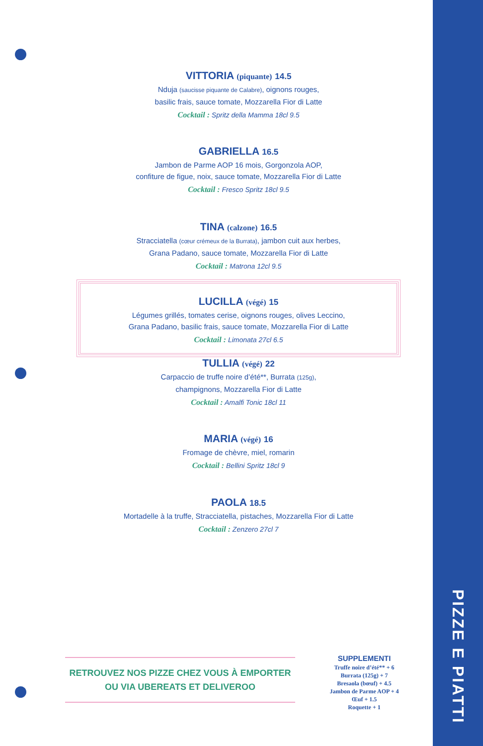VITTORIA (piquante) 14.5
Nduja (saucisse piquante de Calabre), oignons rouges,
basilic frais, sauce tomate, Mozzarella Fior di Latte
Cocktail : Spritz della Mamma 18cl 9.5
GABRIELLA 16.5
Jambon de Parme AOP 16 mois, Gorgonzola AOP,
confiture de figue, noix, sauce tomate, Mozzarella Fior di Latte
Cocktail : Fresco Spritz 18cl 9.5
TINA (calzone) 16.5
Stracciatella (cœur crémeux de la Burrata), jambon cuit aux herbes,
Grana Padano, sauce tomate, Mozzarella Fior di Latte
Cocktail : Matrona 12cl 9.5
LUCILLA (végé) 15
Légumes grillés, tomates cerise, oignons rouges, olives Leccino,
Grana Padano, basilic frais, sauce tomate, Mozzarella Fior di Latte
Cocktail : Limonata 27cl 6.5
TULLIA (végé) 22
Carpaccio de truffe noire d’été**, Burrata (125g),
champignons, Mozzarella Fior di Latte
Cocktail : Amalfi Tonic 18cl 11
MARIA (végé) 16
Fromage de chèvre, miel, romarin
Cocktail : Bellini Spritz 18cl 9
PAOLA 18.5
Mortadelle à la truffe, Stracciatella, pistaches, Mozzarella Fior di Latte
Cocktail : Zenzero 27cl 7
RETROUVEZ NOS PIZZE CHEZ VOUS À EMPORTER
OU VIA UBEREATS ET DELIVEROO
SUPPLEMENTI
Truffe noire d’été** + 6
Burrata (125g) + 7
Bresaola (bœuf) + 4.5
Jambon de Parme AOP + 4
Œuf + 1.5
Roquette + 1
PIZZE E PIATTI